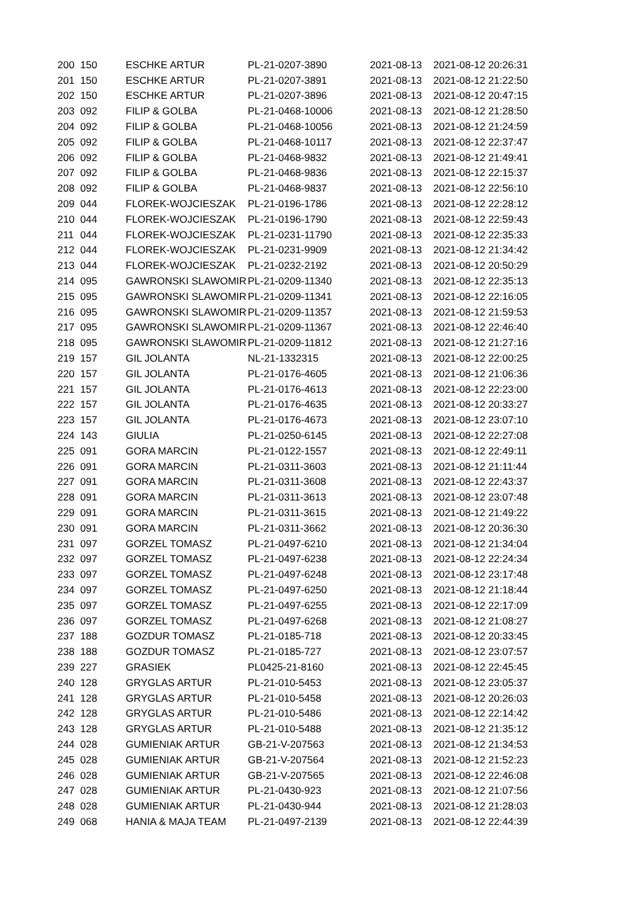| 200 | 150 | ESCHKE ARTUR | PL-21-0207-3890 | 2021-08-13 | 2021-08-12 20:26:31 |
| 201 | 150 | ESCHKE ARTUR | PL-21-0207-3891 | 2021-08-13 | 2021-08-12 21:22:50 |
| 202 | 150 | ESCHKE ARTUR | PL-21-0207-3896 | 2021-08-13 | 2021-08-12 20:47:15 |
| 203 | 092 | FILIP & GOLBA | PL-21-0468-10006 | 2021-08-13 | 2021-08-12 21:28:50 |
| 204 | 092 | FILIP & GOLBA | PL-21-0468-10056 | 2021-08-13 | 2021-08-12 21:24:59 |
| 205 | 092 | FILIP & GOLBA | PL-21-0468-10117 | 2021-08-13 | 2021-08-12 22:37:47 |
| 206 | 092 | FILIP & GOLBA | PL-21-0468-9832 | 2021-08-13 | 2021-08-12 21:49:41 |
| 207 | 092 | FILIP & GOLBA | PL-21-0468-9836 | 2021-08-13 | 2021-08-12 22:15:37 |
| 208 | 092 | FILIP & GOLBA | PL-21-0468-9837 | 2021-08-13 | 2021-08-12 22:56:10 |
| 209 | 044 | FLOREK-WOJCIESZAK | PL-21-0196-1786 | 2021-08-13 | 2021-08-12 22:28:12 |
| 210 | 044 | FLOREK-WOJCIESZAK | PL-21-0196-1790 | 2021-08-13 | 2021-08-12 22:59:43 |
| 211 | 044 | FLOREK-WOJCIESZAK | PL-21-0231-11790 | 2021-08-13 | 2021-08-12 22:35:33 |
| 212 | 044 | FLOREK-WOJCIESZAK | PL-21-0231-9909 | 2021-08-13 | 2021-08-12 21:34:42 |
| 213 | 044 | FLOREK-WOJCIESZAK | PL-21-0232-2192 | 2021-08-13 | 2021-08-12 20:50:29 |
| 214 | 095 | GAWRONSKI SLAWOMIR | PL-21-0209-11340 | 2021-08-13 | 2021-08-12 22:35:13 |
| 215 | 095 | GAWRONSKI SLAWOMIR | PL-21-0209-11341 | 2021-08-13 | 2021-08-12 22:16:05 |
| 216 | 095 | GAWRONSKI SLAWOMIR | PL-21-0209-11357 | 2021-08-13 | 2021-08-12 21:59:53 |
| 217 | 095 | GAWRONSKI SLAWOMIR | PL-21-0209-11367 | 2021-08-13 | 2021-08-12 22:46:40 |
| 218 | 095 | GAWRONSKI SLAWOMIR | PL-21-0209-11812 | 2021-08-13 | 2021-08-12 21:27:16 |
| 219 | 157 | GIL JOLANTA | NL-21-1332315 | 2021-08-13 | 2021-08-12 22:00:25 |
| 220 | 157 | GIL JOLANTA | PL-21-0176-4605 | 2021-08-13 | 2021-08-12 21:06:36 |
| 221 | 157 | GIL JOLANTA | PL-21-0176-4613 | 2021-08-13 | 2021-08-12 22:23:00 |
| 222 | 157 | GIL JOLANTA | PL-21-0176-4635 | 2021-08-13 | 2021-08-12 20:33:27 |
| 223 | 157 | GIL JOLANTA | PL-21-0176-4673 | 2021-08-13 | 2021-08-12 23:07:10 |
| 224 | 143 | GIULIA | PL-21-0250-6145 | 2021-08-13 | 2021-08-12 22:27:08 |
| 225 | 091 | GORA MARCIN | PL-21-0122-1557 | 2021-08-13 | 2021-08-12 22:49:11 |
| 226 | 091 | GORA MARCIN | PL-21-0311-3603 | 2021-08-13 | 2021-08-12 21:11:44 |
| 227 | 091 | GORA MARCIN | PL-21-0311-3608 | 2021-08-13 | 2021-08-12 22:43:37 |
| 228 | 091 | GORA MARCIN | PL-21-0311-3613 | 2021-08-13 | 2021-08-12 23:07:48 |
| 229 | 091 | GORA MARCIN | PL-21-0311-3615 | 2021-08-13 | 2021-08-12 21:49:22 |
| 230 | 091 | GORA MARCIN | PL-21-0311-3662 | 2021-08-13 | 2021-08-12 20:36:30 |
| 231 | 097 | GORZEL TOMASZ | PL-21-0497-6210 | 2021-08-13 | 2021-08-12 21:34:04 |
| 232 | 097 | GORZEL TOMASZ | PL-21-0497-6238 | 2021-08-13 | 2021-08-12 22:24:34 |
| 233 | 097 | GORZEL TOMASZ | PL-21-0497-6248 | 2021-08-13 | 2021-08-12 23:17:48 |
| 234 | 097 | GORZEL TOMASZ | PL-21-0497-6250 | 2021-08-13 | 2021-08-12 21:18:44 |
| 235 | 097 | GORZEL TOMASZ | PL-21-0497-6255 | 2021-08-13 | 2021-08-12 22:17:09 |
| 236 | 097 | GORZEL TOMASZ | PL-21-0497-6268 | 2021-08-13 | 2021-08-12 21:08:27 |
| 237 | 188 | GOZDUR TOMASZ | PL-21-0185-718 | 2021-08-13 | 2021-08-12 20:33:45 |
| 238 | 188 | GOZDUR TOMASZ | PL-21-0185-727 | 2021-08-13 | 2021-08-12 23:07:57 |
| 239 | 227 | GRASIEK | PL0425-21-8160 | 2021-08-13 | 2021-08-12 22:45:45 |
| 240 | 128 | GRYGLAS ARTUR | PL-21-010-5453 | 2021-08-13 | 2021-08-12 23:05:37 |
| 241 | 128 | GRYGLAS ARTUR | PL-21-010-5458 | 2021-08-13 | 2021-08-12 20:26:03 |
| 242 | 128 | GRYGLAS ARTUR | PL-21-010-5486 | 2021-08-13 | 2021-08-12 22:14:42 |
| 243 | 128 | GRYGLAS ARTUR | PL-21-010-5488 | 2021-08-13 | 2021-08-12 21:35:12 |
| 244 | 028 | GUMIENIAK ARTUR | GB-21-V-207563 | 2021-08-13 | 2021-08-12 21:34:53 |
| 245 | 028 | GUMIENIAK ARTUR | GB-21-V-207564 | 2021-08-13 | 2021-08-12 21:52:23 |
| 246 | 028 | GUMIENIAK ARTUR | GB-21-V-207565 | 2021-08-13 | 2021-08-12 22:46:08 |
| 247 | 028 | GUMIENIAK ARTUR | PL-21-0430-923 | 2021-08-13 | 2021-08-12 21:07:56 |
| 248 | 028 | GUMIENIAK ARTUR | PL-21-0430-944 | 2021-08-13 | 2021-08-12 21:28:03 |
| 249 | 068 | HANIA & MAJA TEAM | PL-21-0497-2139 | 2021-08-13 | 2021-08-12 22:44:39 |